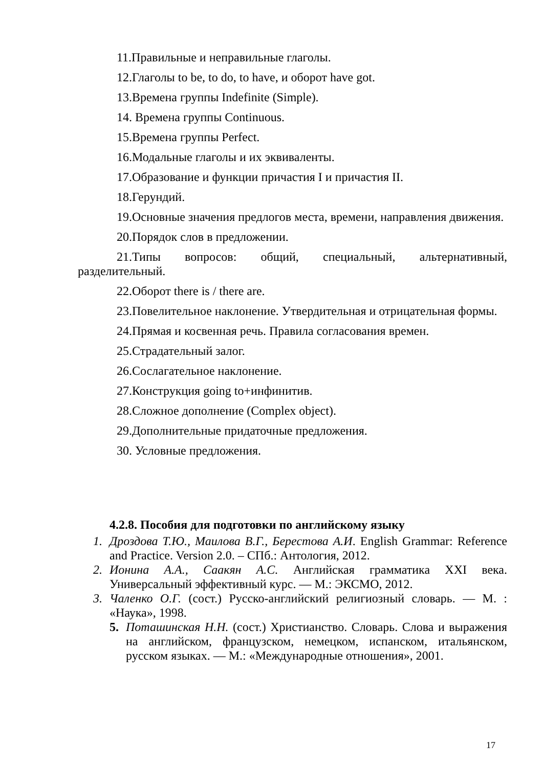11.Правильные и неправильные глаголы.
12.Глаголы to be, to do, to have, и оборот have got.
13.Времена группы Indefinite (Simple).
14. Времена группы Continuous.
15.Времена группы Perfect.
16.Модальные глаголы и их эквиваленты.
17.Образование и функции причастия I и причастия II.
18.Герундий.
19.Основные значения предлогов места, времени, направления движения.
20.Порядок слов в предложении.
21.Типы вопросов: общий, специальный, альтернативный, разделительный.
22.Оборот there is / there are.
23.Повелительное наклонение. Утвердительная и отрицательная формы.
24.Прямая и косвенная речь. Правила согласования времен.
25.Страдательный залог.
26.Сослагательное наклонение.
27.Конструкция going to+инфинитив.
28.Сложное дополнение (Complex object).
29.Дополнительные придаточные предложения.
30. Условные предложения.
4.2.8. Пособия для подготовки по английскому языку
1. Дроздова Т.Ю., Маилова В.Г., Берестова А.И. English Grammar: Reference and Practice. Version 2.0. – СПб.: Антология, 2012.
2. Ионина А.А., Саакян А.С. Английская грамматика XXI века. Универсальный эффективный курс. — М.: ЭКСМО, 2012.
3. Чаленко О.Г. (сост.) Русско-английский религиозный словарь. — М. : «Наука», 1998.
5. Поташинская Н.Н. (сост.) Христианство. Словарь. Слова и выражения на английском, французском, немецком, испанском, итальянском, русском языках. — М.: «Международные отношения», 2001.
17